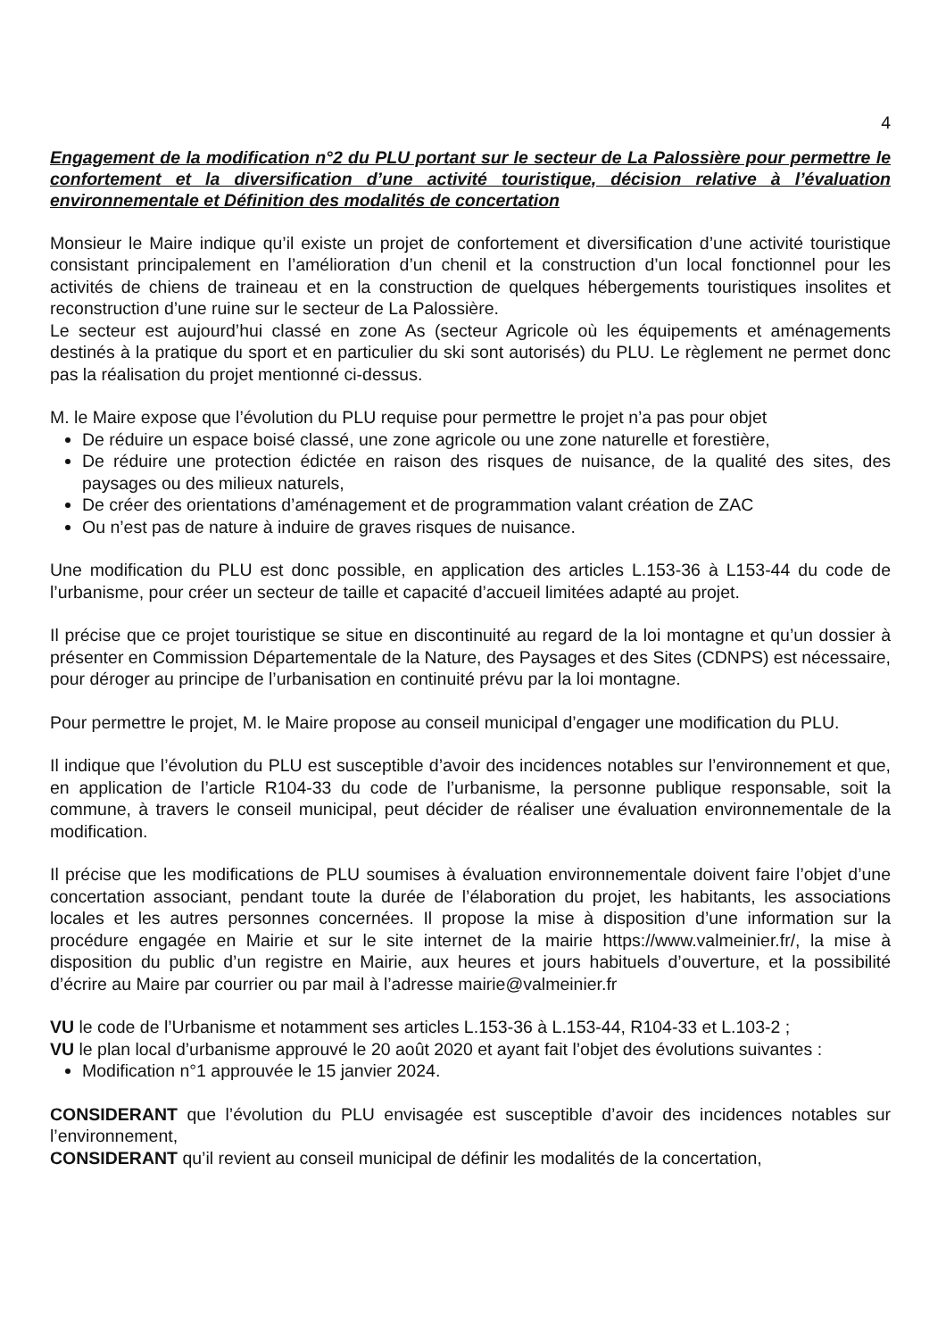4
Engagement de la modification n°2 du PLU portant sur le secteur de La Palossière pour permettre le confortement et la diversification d’une activité touristique, décision relative à l’évaluation environnementale et Définition des modalités de concertation
Monsieur le Maire indique qu’il existe un projet de confortement et diversification d’une activité touristique consistant principalement en l’amélioration d’un chenil et la construction d’un local fonctionnel pour les activités de chiens de traineau et en la construction de quelques hébergements touristiques insolites et reconstruction d’une ruine sur le secteur de La Palossière.
Le secteur est aujourd’hui classé en zone As (secteur Agricole où les équipements et aménagements destinés à la pratique du sport et en particulier du ski sont autorisés) du PLU. Le règlement ne permet donc pas la réalisation du projet mentionné ci-dessus.
M. le Maire expose que l’évolution du PLU requise pour permettre le projet n’a pas pour objet
De réduire un espace boisé classé, une zone agricole ou une zone naturelle et forestière,
De réduire une protection édictée en raison des risques de nuisance, de la qualité des sites, des paysages ou des milieux naturels,
De créer des orientations d’aménagement et de programmation valant création de ZAC
Ou n’est pas de nature à induire de graves risques de nuisance.
Une modification du PLU est donc possible, en application des articles L.153-36 à L153-44 du code de l’urbanisme, pour créer un secteur de taille et capacité d’accueil limitées adapté au projet.
Il précise que ce projet touristique se situe en discontinuité au regard de la loi montagne et qu’un dossier à présenter en Commission Départementale de la Nature, des Paysages et des Sites (CDNPS) est nécessaire, pour déroger au principe de l’urbanisation en continuité prévu par la loi montagne.
Pour permettre le projet, M. le Maire propose au conseil municipal d’engager une modification du PLU.
Il indique que l’évolution du PLU est susceptible d’avoir des incidences notables sur l’environnement et que, en application de l’article R104-33 du code de l’urbanisme, la personne publique responsable, soit la commune, à travers le conseil municipal, peut décider de réaliser une évaluation environnementale de la modification.
Il précise que les modifications de PLU soumises à évaluation environnementale doivent faire l’objet d’une concertation associant, pendant toute la durée de l’élaboration du projet, les habitants, les associations locales et les autres personnes concernées. Il propose la mise à disposition d’une information sur la procédure engagée en Mairie et sur le site internet de la mairie https://www.valmeinier.fr/, la mise à disposition du public d’un registre en Mairie, aux heures et jours habituels d’ouverture, et la possibilité d’écrire au Maire par courrier ou par mail à l’adresse mairie@valmeinier.fr
VU le code de l’Urbanisme et notamment ses articles L.153-36 à L.153-44, R104-33 et L.103-2 ;
VU le plan local d’urbanisme approuvé le 20 août 2020 et ayant fait l’objet des évolutions suivantes :
Modification n°1 approuvée le 15 janvier 2024.
CONSIDERANT que l’évolution du PLU envisagée est susceptible d’avoir des incidences notables sur l’environnement,
CONSIDERANT qu’il revient au conseil municipal de définir les modalités de la concertation,